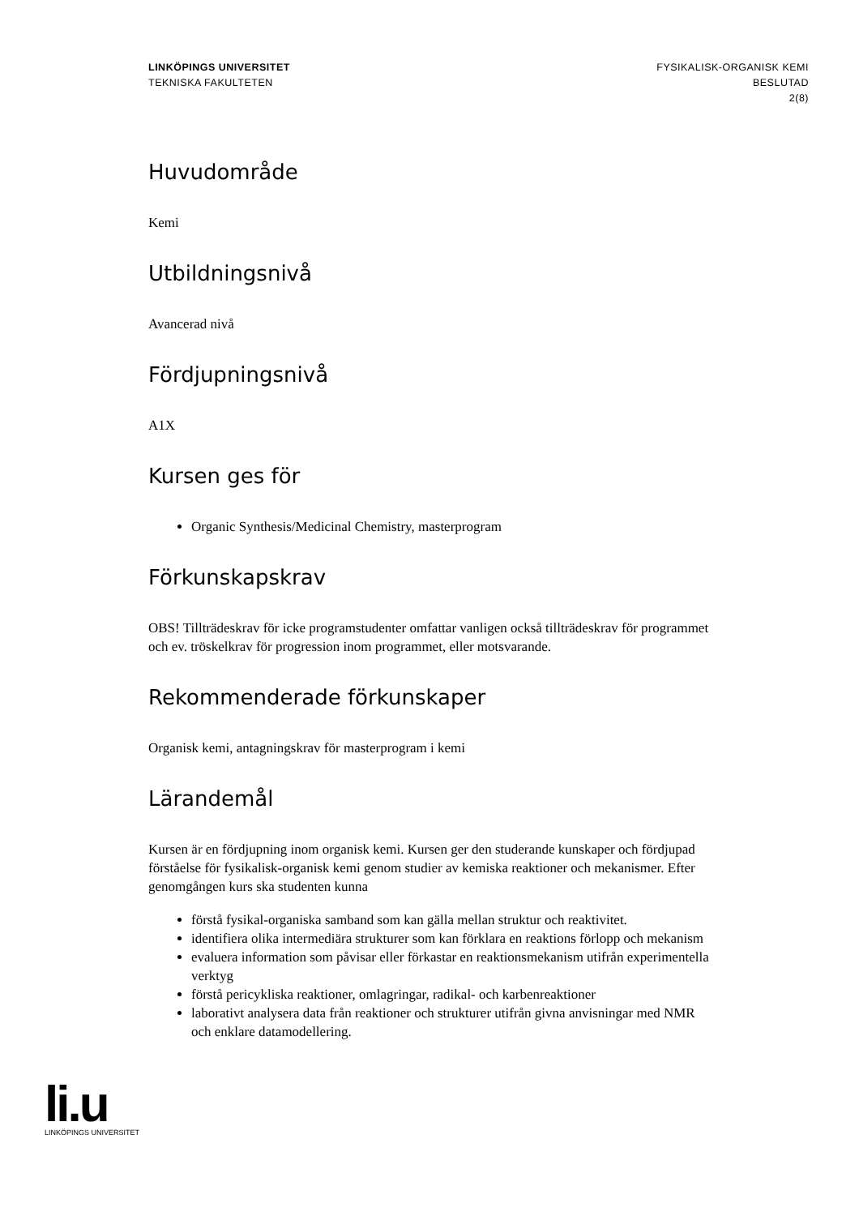LINKÖPINGS UNIVERSITET
TEKNISKA FAKULTETEN
FYSIKALISK-ORGANISK KEMI
BESLUTAD
2(8)
Huvudområde
Kemi
Utbildningsnivå
Avancerad nivå
Fördjupningsnivå
A1X
Kursen ges för
Organic Synthesis/Medicinal Chemistry, masterprogram
Förkunskapskrav
OBS! Tillträdeskrav för icke programstudenter omfattar vanligen också tillträdeskrav för programmet och ev. tröskelkrav för progression inom programmet, eller motsvarande.
Rekommenderade förkunskaper
Organisk kemi, antagningskrav för masterprogram i kemi
Lärandemål
Kursen är en fördjupning inom organisk kemi. Kursen ger den studerande kunskaper och fördjupad förståelse för fysikalisk-organisk kemi genom studier av kemiska reaktioner och mekanismer. Efter genomgången kurs ska studenten kunna
förstå fysikal-organiska samband som kan gälla mellan struktur och reaktivitet.
identifiera olika intermediära strukturer som kan förklara en reaktions förlopp och mekanism
evaluera information som påvisar eller förkastar en reaktionsmekanism utifrån experimentella verktyg
förstå pericykliska reaktioner, omlagringar, radikal- och karbenreaktioner
laborativt analysera data från reaktioner och strukturer utifrån givna anvisningar med NMR och enklare datamodellering.
li.u
LINKÖPINGS UNIVERSITET